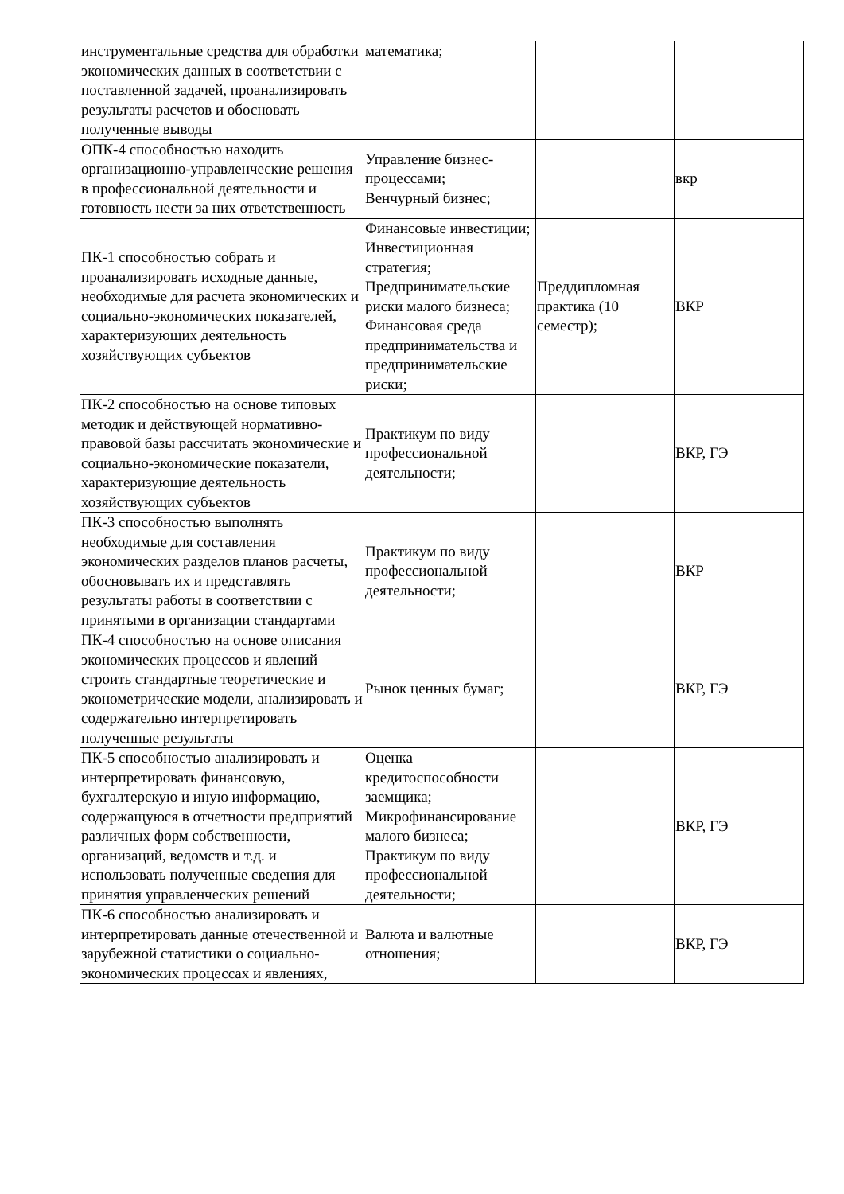| инструментальные средства для обработки экономических данных в соответствии с поставленной задачей, проанализировать результаты расчетов и обосновать полученные выводы | математика; | | |
| ОПК-4 способностью находить организационно-управленческие решения в профессиональной деятельности и готовность нести за них ответственность | Управление бизнес-процессами; Венчурный бизнес; | | вкр |
| ПК-1 способностью собрать и проанализировать исходные данные, необходимые для расчета экономических и социально-экономических показателей, характеризующих деятельность хозяйствующих субъектов | Финансовые инвестиции; Инвестиционная стратегия; Предпринимательские риски малого бизнеса; Финансовая среда предпринимательства и предпринимательские риски; | Преддипломная практика (10 семестр); | ВКР |
| ПК-2 способностью на основе типовых методик и действующей нормативно-правовой базы рассчитать экономические и социально-экономические показатели, характеризующие деятельность хозяйствующих субъектов | Практикум по виду профессиональной деятельности; | | ВКР, ГЭ |
| ПК-3 способностью выполнять необходимые для составления экономических разделов планов расчеты, обосновывать их и представлять результаты работы в соответствии с принятыми в организации стандартами | Практикум по виду профессиональной деятельности; | | ВКР |
| ПК-4 способностью на основе описания экономических процессов и явлений строить стандартные теоретические и эконометрические модели, анализировать и содержательно интерпретировать полученные результаты | Рынок ценных бумаг; | | ВКР, ГЭ |
| ПК-5 способностью анализировать и интерпретировать финансовую, бухгалтерскую и иную информацию, содержащуюся в отчетности предприятий различных форм собственности, организаций, ведомств и т.д. и использовать полученные сведения для принятия управленческих решений | Оценка кредитоспособности заемщика; Микрофинансирование малого бизнеса; Практикум по виду профессиональной деятельности; | | ВКР, ГЭ |
| ПК-6 способностью анализировать и интерпретировать данные отечественной и зарубежной статистики о социально-экономических процессах и явлениях, | Валюта и валютные отношения; | | ВКР, ГЭ |